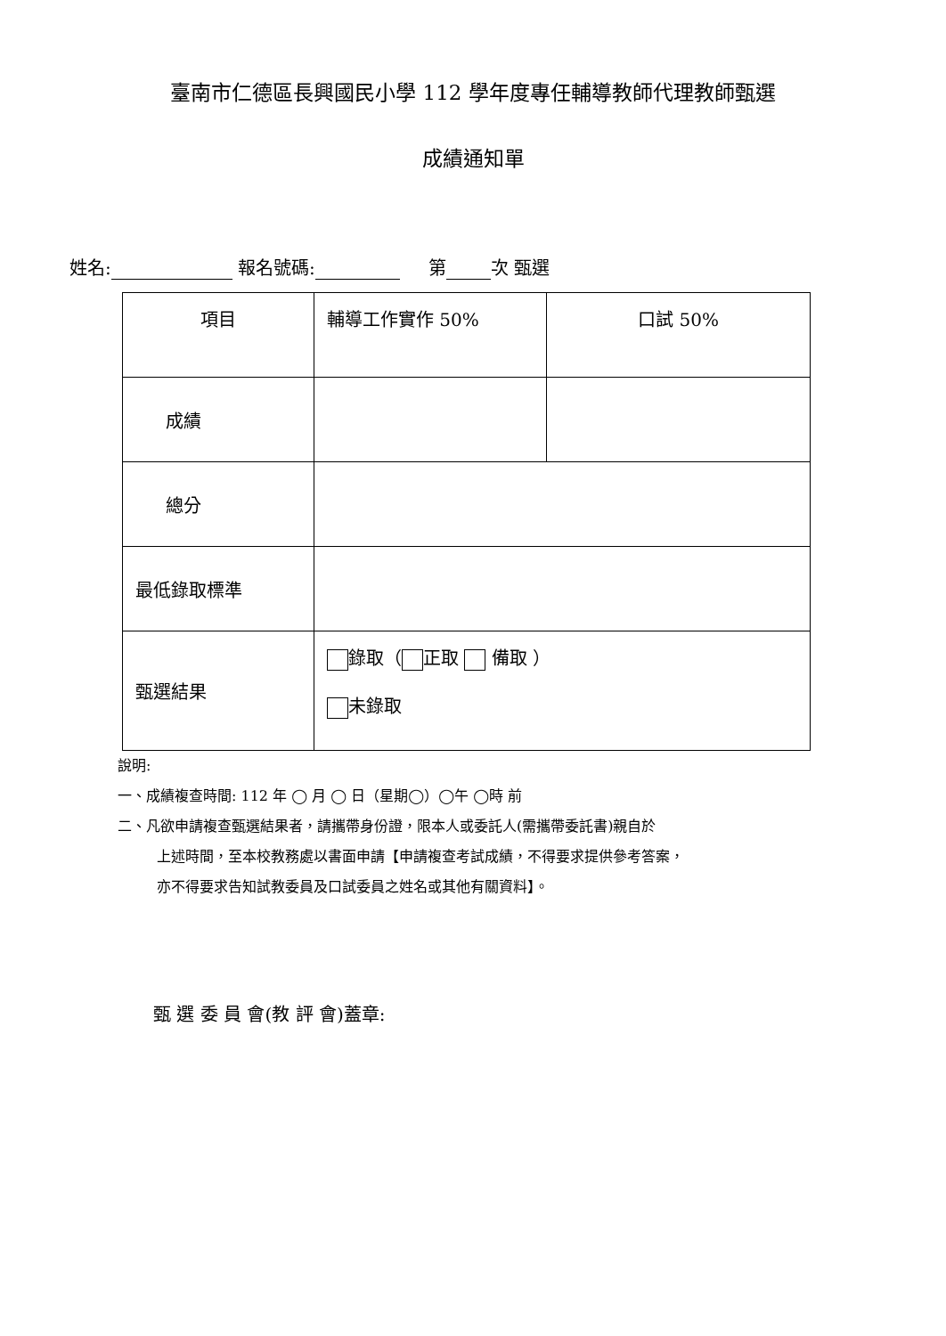臺南市仁德區長興國民小學 112 學年度專任輔導教師代理教師甄選
成績通知單
姓名: 報名號碼: 第 次 甄選
| 項目 | 輔導工作實作 50% | 口試 50% |
| 成績 | | |
| 總分 | | |
| 最低錄取標準 | | |
| 甄選結果 | 錄取（ 正取 備取 ） 未錄取 | |
說明:
一、成績複查時間: 112 年 ◯ 月 ◯ 日（星期◯）◯午 ◯時 前
二、凡欲申請複查甄選結果者，請攜帶身份證，限本人或委託人(需攜帶委託書)親自於
上述時間，至本校教務處以書面申請【申請複查考試成績，不得要求提供參考答案，
亦不得要求告知試教委員及口試委員之姓名或其他有關資料】。
甄 選 委 員 會(教 評 會)蓋章: